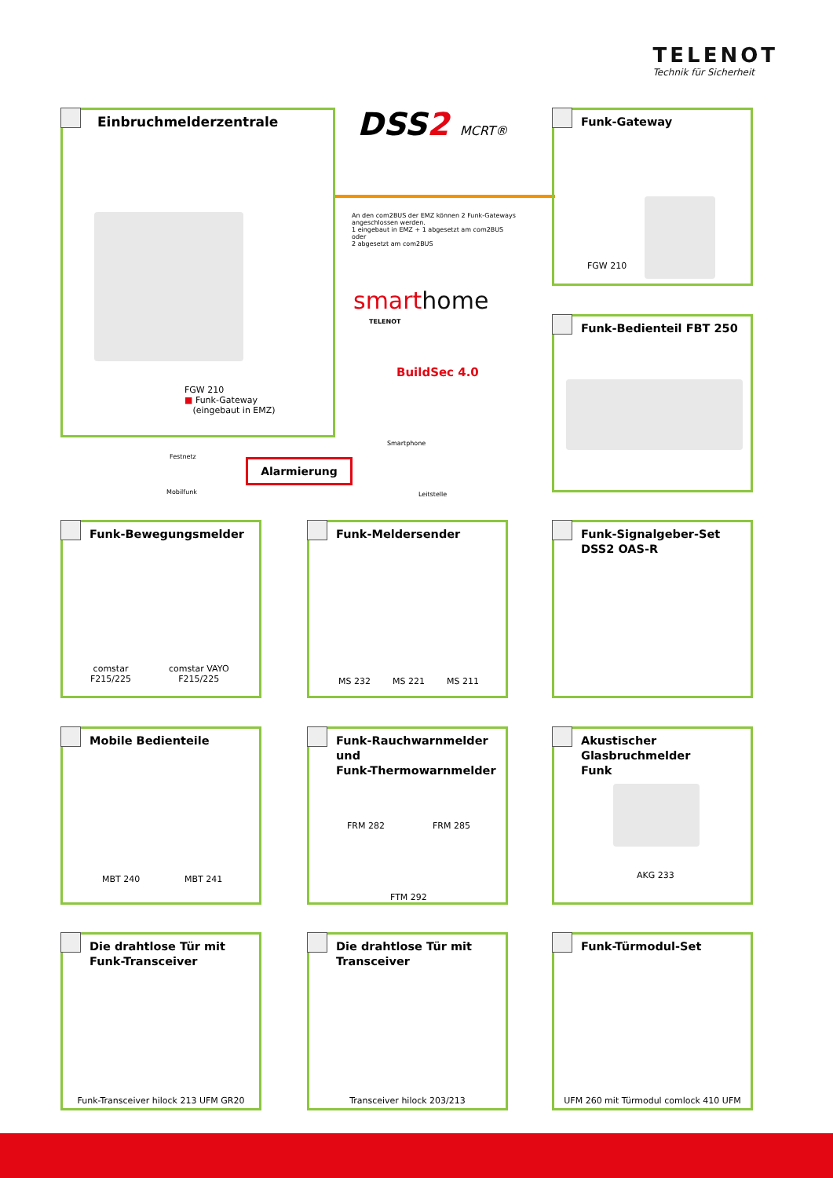TELENOT
Technik für Sicherheit
Einbruchmelderzentrale
FGW 210
■ Funk-Gateway
(eingebaut in EMZ)
DSS2 MCRT®
An den com2BUS der EMZ können 2 Funk-Gateways angeschlossen werden.
1 eingebaut in EMZ + 1 abgesetzt am com2BUS
oder
2 abgesetzt am com2BUS
smarthome
TELENOT
BuildSec 4.0
Smartphone
Leitstelle
Festnetz
Mobilfunk
Alarmierung
Funk-Gateway
FGW 210
Funk-Bedienteil FBT 250
Funk-Bewegungsmelder
comstar
F215/225
comstar VAYO
F215/225
Funk-Meldersender
MS 232 MS 221 MS 211
Funk-Signalgeber-Set
DSS2 OAS-R
Mobile Bedienteile
MBT 240 MBT 241
Funk-Rauchwarnmelder und
Funk-Thermowarnmelder
FRM 282 FRM 285
FTM 292
Akustischer Glasbruchmelder
Funk
AKG 233
Die drahtlose Tür mit
Funk-Transceiver
Funk-Transceiver hilock 213 UFM GR20
Die drahtlose Tür mit
Transceiver
Transceiver hilock 203/213
Funk-Türmodul-Set
UFM 260 mit Türmodul comlock 410 UFM